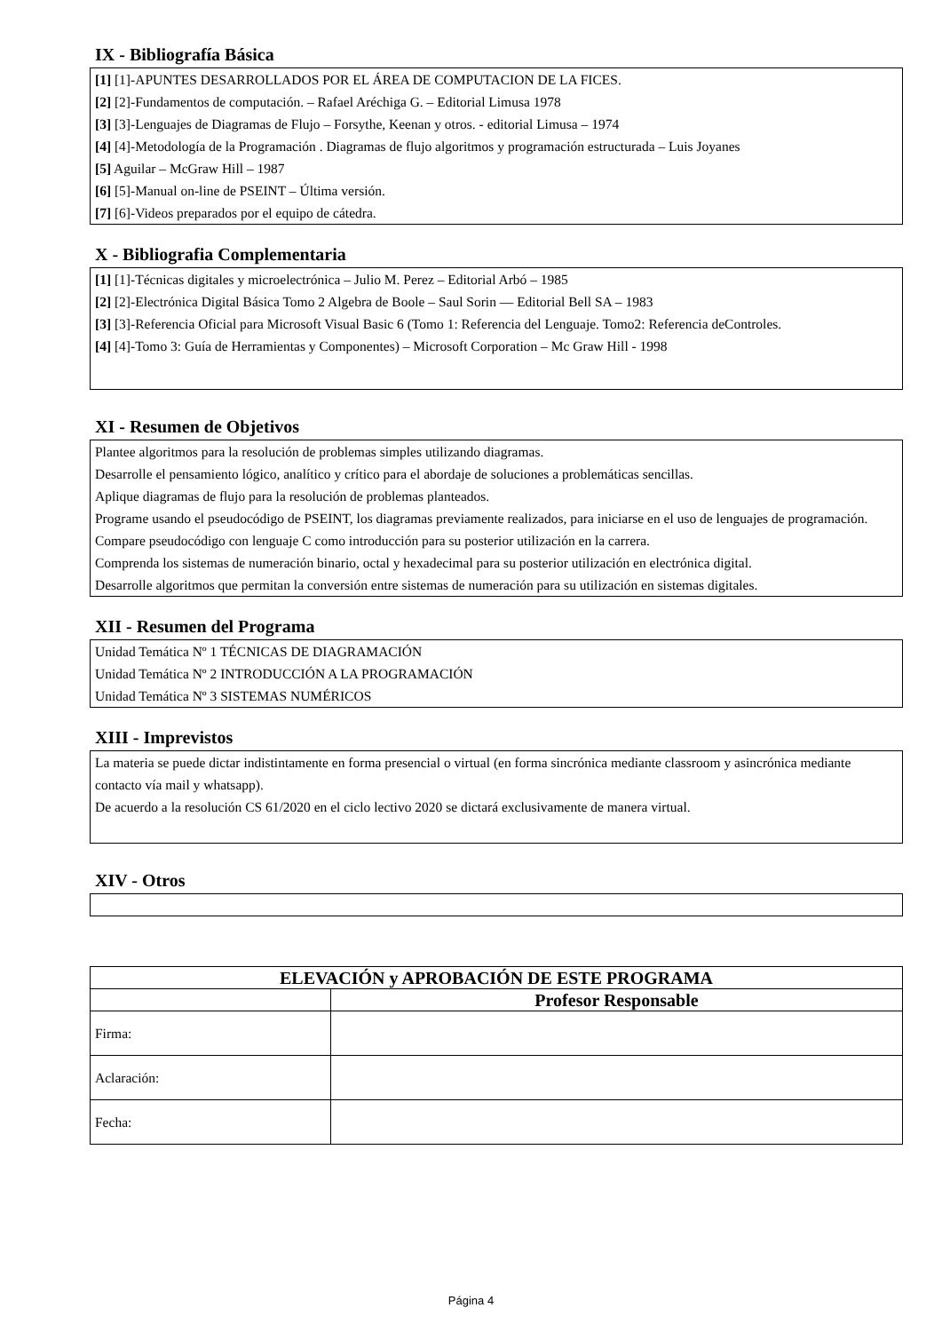IX - Bibliografía Básica
[1] [1]-APUNTES DESARROLLADOS POR EL ÁREA DE COMPUTACION DE LA FICES.
[2] [2]-Fundamentos de computación. – Rafael Aréchiga G. – Editorial Limusa 1978
[3] [3]-Lenguajes de Diagramas de Flujo – Forsythe, Keenan y otros. - editorial Limusa – 1974
[4] [4]-Metodología de la Programación . Diagramas de flujo algoritmos y programación estructurada – Luis Joyanes
[5] Aguilar – McGraw Hill – 1987
[6] [5]-Manual on-line de PSEINT – Última versión.
[7] [6]-Videos preparados por el equipo de cátedra.
X - Bibliografia Complementaria
[1] [1]-Técnicas digitales y microelectrónica – Julio M. Perez – Editorial Arbó – 1985
[2] [2]-Electrónica Digital Básica Tomo 2 Algebra de Boole – Saul Sorin — Editorial Bell SA – 1983
[3] [3]-Referencia Oficial para Microsoft Visual Basic 6 (Tomo 1: Referencia del Lenguaje. Tomo2: Referencia deControles.
[4] [4]-Tomo 3: Guía de Herramientas y Componentes) – Microsoft Corporation – Mc Graw Hill - 1998
XI - Resumen de Objetivos
Plantee algoritmos para la resolución de problemas simples utilizando diagramas.
Desarrolle el pensamiento lógico, analítico y crítico para el abordaje de soluciones a problemáticas sencillas.
Aplique diagramas de flujo para la resolución de problemas planteados.
Programe usando el pseudocódigo de PSEINT, los diagramas previamente realizados, para iniciarse en el uso de lenguajes de programación.
Compare pseudocódigo con lenguaje C como introducción para su posterior utilización en la carrera.
Comprenda los sistemas de numeración binario, octal y hexadecimal para su posterior utilización en electrónica digital.
Desarrolle algoritmos que permitan la conversión entre sistemas de numeración para su utilización en sistemas digitales.
XII - Resumen del Programa
Unidad Temática Nº 1 TÉCNICAS DE DIAGRAMACIÓN
Unidad Temática Nº 2 INTRODUCCIÓN A LA PROGRAMACIÓN
Unidad Temática Nº 3 SISTEMAS NUMÉRICOS
XIII - Imprevistos
La materia se puede dictar indistintamente en forma presencial o virtual (en forma sincrónica mediante classroom y asincrónica mediante contacto vía mail y whatsapp).
De acuerdo a la resolución CS 61/2020 en el ciclo lectivo 2020 se dictará exclusivamente de manera virtual.
XIV - Otros
| ELEVACIÓN y APROBACIÓN DE ESTE PROGRAMA | |
| --- | --- |
| | Profesor Responsable |
| Firma: | |
| Aclaración: | |
| Fecha: | |
Página 4